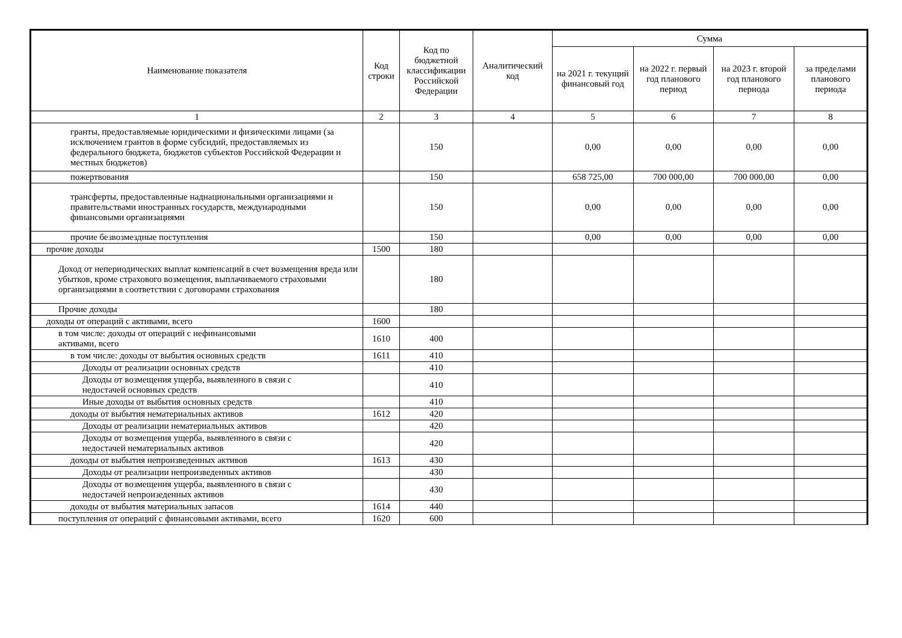| Наименование показателя | Код строки | Код по бюджетной классификации Российской Федерации | Аналитический код | Сумма | | | |
| --- | --- | --- | --- | --- | --- | --- | --- |
| | | | | на 2021 г. текущий финансовый год | на 2022 г. первый год планового период | на 2023 г. второй год планового периода | за пределами планового периода |
| 1 | 2 | 3 | 4 | 5 | 6 | 7 | 8 |
| гранты, предоставляемые юридическими и физическими лицами (за исключением грантов в форме субсидий, предоставляемых из федерального бюджета, бюджетов субъектов Российской Федерации и местных бюджетов) | | 150 | | 0,00 | 0,00 | 0,00 | 0,00 |
| пожертвования | | 150 | | 658 725,00 | 700 000,00 | 700 000,00 | 0,00 |
| трансферты, предоставленные наднациональными организациями и правительствами иностранных государств, международными финансовыми организациями | | 150 | | 0,00 | 0,00 | 0,00 | 0,00 |
| прочие безвозмездные поступления | | 150 | | 0,00 | 0,00 | 0,00 | 0,00 |
| прочие доходы | 1500 | 180 | | | | | |
| Доход от непериодических выплат компенсаций в счет возмещения вреда или убытков, кроме страхового возмещения, выплачиваемого страховыми организациями в соответствии с договорами страхования | | 180 | | | | | |
| Прочие доходы | | 180 | | | | | |
| доходы от операций с активами, всего | 1600 | | | | | | |
| в том числе: доходы от операций с нефинансовыми активами, всего | 1610 | 400 | | | | | |
| в том числе: доходы от выбытия основных средств | 1611 | 410 | | | | | |
| Доходы от реализации основных средств | | 410 | | | | | |
| Доходы от возмещения ущерба, выявленного в связи с недостачей основных средств | | 410 | | | | | |
| Иные доходы от выбытия основных средств | | 410 | | | | | |
| доходы от выбытия нематериальных активов | 1612 | 420 | | | | | |
| Доходы от реализации нематериальных активов | | 420 | | | | | |
| Доходы от возмещения ущерба, выявленного в связи с недостачей нематериальных активов | | 420 | | | | | |
| доходы от выбытия непроизведенных активов | 1613 | 430 | | | | | |
| Доходы от реализации непроизведенных активов | | 430 | | | | | |
| Доходы от возмещения ущерба, выявленного в связи с недостачей непроизеденных активов | | 430 | | | | | |
| доходы от выбытия материальных запасов | 1614 | 440 | | | | | |
| поступления от операций с финансовыми активами, всего | 1620 | 600 | | | | | |